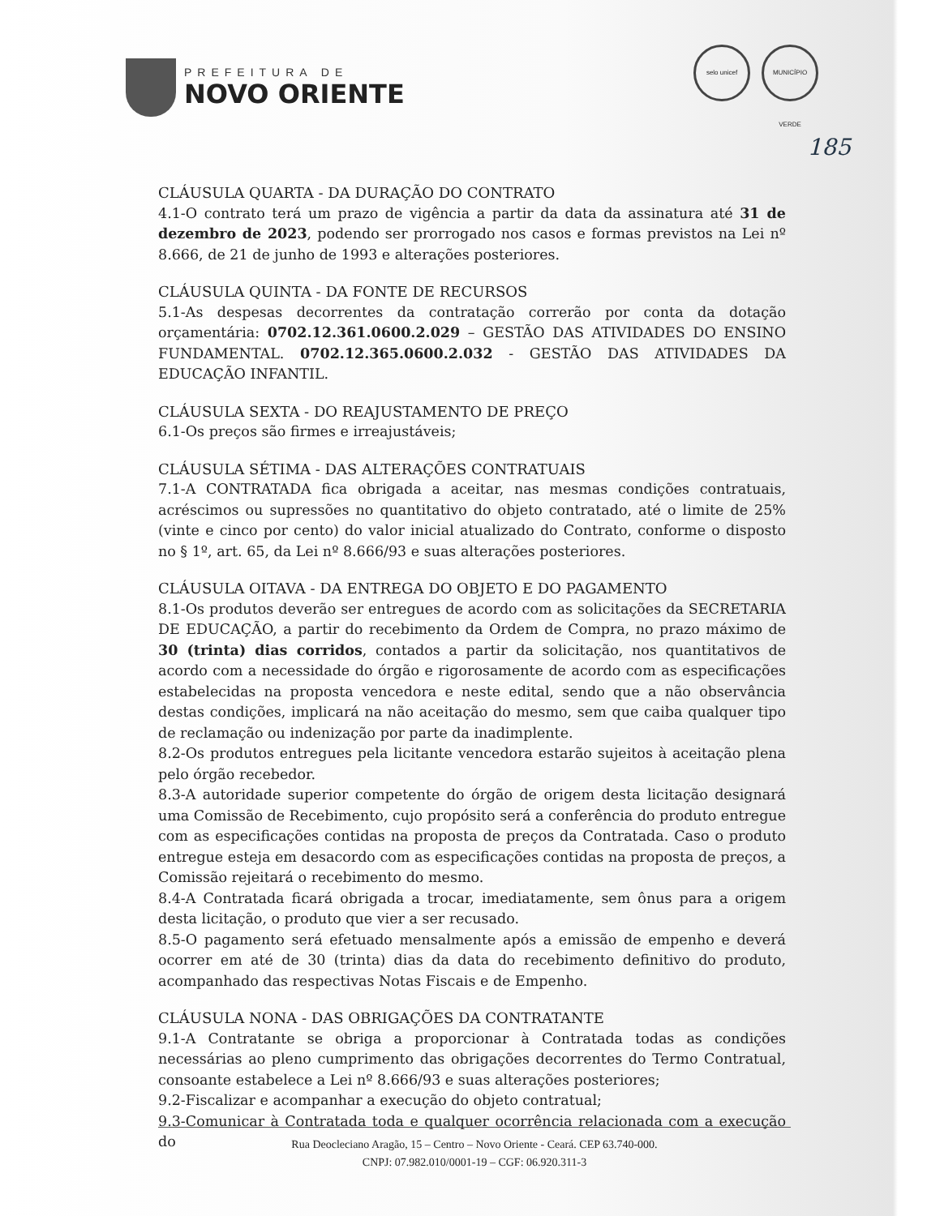PREFEITURA DE
NOVO ORIENTE
selo unicef MUNICÍPIO VERDE
185
CLÁUSULA QUARTA - DA DURAÇÃO DO CONTRATO
4.1-O contrato terá um prazo de vigência a partir da data da assinatura até 31 de dezembro de 2023, podendo ser prorrogado nos casos e formas previstos na Lei nº 8.666, de 21 de junho de 1993 e alterações posteriores.
CLÁUSULA QUINTA - DA FONTE DE RECURSOS
5.1-As despesas decorrentes da contratação correrão por conta da dotação orçamentária: 0702.12.361.0600.2.029 – GESTÃO DAS ATIVIDADES DO ENSINO FUNDAMENTAL. 0702.12.365.0600.2.032 - GESTÃO DAS ATIVIDADES DA EDUCAÇÃO INFANTIL.
CLÁUSULA SEXTA - DO REAJUSTAMENTO DE PREÇO
6.1-Os preços são firmes e irreajustáveis;
CLÁUSULA SÉTIMA - DAS ALTERAÇÕES CONTRATUAIS
7.1-A CONTRATADA fica obrigada a aceitar, nas mesmas condições contratuais, acréscimos ou supressões no quantitativo do objeto contratado, até o limite de 25% (vinte e cinco por cento) do valor inicial atualizado do Contrato, conforme o disposto no § 1º, art. 65, da Lei nº 8.666/93 e suas alterações posteriores.
CLÁUSULA OITAVA - DA ENTREGA DO OBJETO E DO PAGAMENTO
8.1-Os produtos deverão ser entregues de acordo com as solicitações da SECRETARIA DE EDUCAÇÃO, a partir do recebimento da Ordem de Compra, no prazo máximo de 30 (trinta) dias corridos, contados a partir da solicitação, nos quantitativos de acordo com a necessidade do órgão e rigorosamente de acordo com as especificações estabelecidas na proposta vencedora e neste edital, sendo que a não observância destas condições, implicará na não aceitação do mesmo, sem que caiba qualquer tipo de reclamação ou indenização por parte da inadimplente.
8.2-Os produtos entregues pela licitante vencedora estarão sujeitos à aceitação plena pelo órgão recebedor.
8.3-A autoridade superior competente do órgão de origem desta licitação designará uma Comissão de Recebimento, cujo propósito será a conferência do produto entregue com as especificações contidas na proposta de preços da Contratada. Caso o produto entregue esteja em desacordo com as especificações contidas na proposta de preços, a Comissão rejeitará o recebimento do mesmo.
8.4-A Contratada ficará obrigada a trocar, imediatamente, sem ônus para a origem desta licitação, o produto que vier a ser recusado.
8.5-O pagamento será efetuado mensalmente após a emissão de empenho e deverá ocorrer em até de 30 (trinta) dias da data do recebimento definitivo do produto, acompanhado das respectivas Notas Fiscais e de Empenho.
CLÁUSULA NONA - DAS OBRIGAÇÕES DA CONTRATANTE
9.1-A Contratante se obriga a proporcionar à Contratada todas as condições necessárias ao pleno cumprimento das obrigações decorrentes do Termo Contratual, consoante estabelece a Lei nº 8.666/93 e suas alterações posteriores;
9.2-Fiscalizar e acompanhar a execução do objeto contratual;
9.3-Comunicar à Contratada toda e qualquer ocorrência relacionada com a execução do
Rua Deocleciano Aragão, 15 – Centro – Novo Oriente - Ceará. CEP 63.740-000.
CNPJ: 07.982.010/0001-19 – CGF: 06.920.311-3